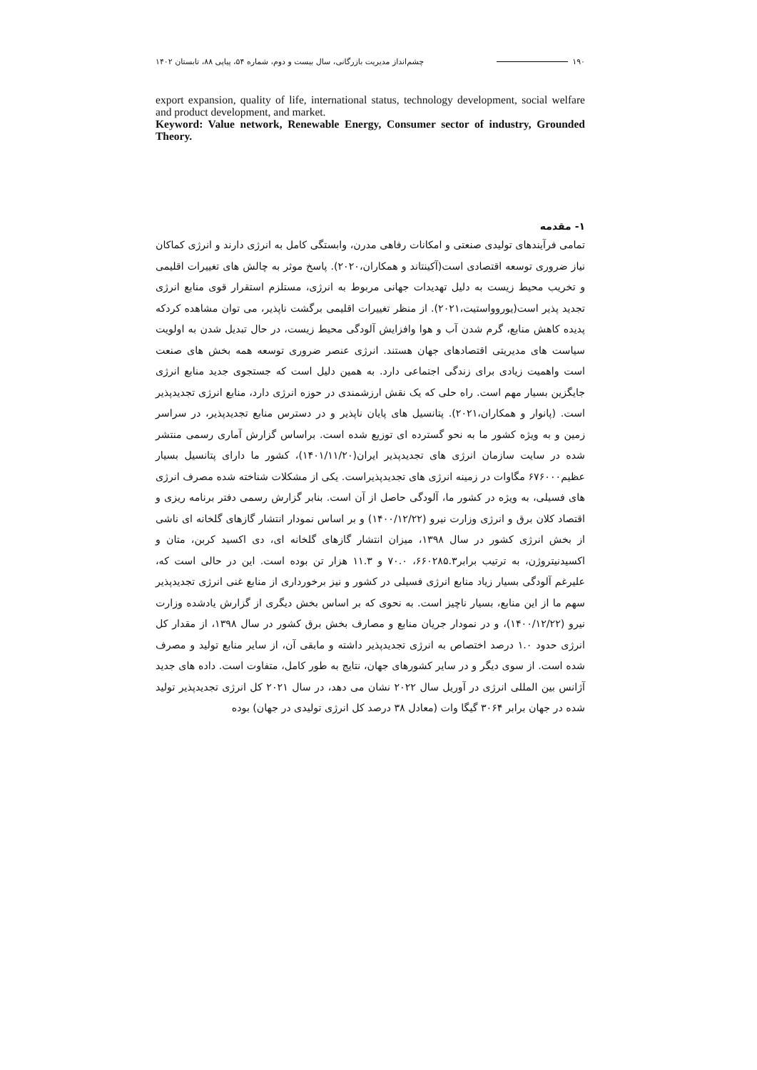۱۹۰ چشم‌انداز مدیریت بازرگانی، سال بیست و دوم، شماره ۵۴، پیاپی ۸۸، تابستان ۱۴۰۲
export expansion, quality of life, international status, technology development, social welfare and product development, and market.
Keyword: Value network, Renewable Energy, Consumer sector of industry, Grounded Theory.
۱- مقدمه
تمامی فرآیندهای تولیدی صنعتی و امکانات رفاهی مدرن، وابستگی کامل به انرژی دارند و انرژی کماکان نیاز ضروری توسعه اقتصادی است(آکینتاند و همکاران،۲۰۲۰). پاسخ موثر به چالش های تغییرات اقلیمی و تخریب محیط زیست به دلیل تهدیدات جهانی مربوط به انرژی، مستلزم استقرار قوی منابع انرژی تجدید پذیر است(یوروواستیت،۲۰۲۱). از منظر تغییرات اقلیمی برگشت ناپذیر، می توان مشاهده کردکه پدیده کاهش منابع، گرم شدن آب و هوا وافزایش آلودگی محیط زیست، در حال تبدیل شدن به اولویت سیاست های مدیریتی اقتصادهای جهان هستند. انرژی عنصر ضروری توسعه همه بخش های صنعت است واهمیت زیادی برای زندگی اجتماعی دارد. به همین دلیل است که جستجوی جدید منابع انرژی جایگزین بسیار مهم است. راه حلی که یک نقش ارزشمندی در حوزه انرژی دارد، منابع انرژی تجدیدپذیر است. (پانوار و همکاران،۲۰۲۱). پتانسیل های پایان ناپذیر و در دسترس منابع تجدیدپذیر، در سراسر زمین و به ویژه کشور ما به نحو گسترده ای توزیع شده است. براساس گزارش آماری رسمی منتشر شده در سایت سازمان انرژی های تجدیدپذیر ایران(۱۴۰۱/۱۱/۲۰)، کشور ما دارای پتانسیل بسیار عظیم۶۷۶۰۰۰ مگاوات در زمینه انرژی های تجدیدپذیراست. یکی از مشکلات شناخته شده مصرف انرژی های فسیلی، به ویژه در کشور ما، آلودگی حاصل از آن است. بنابر گزارش رسمی دفتر برنامه ریزی و اقتصاد کلان برق و انرژی وزارت نیرو (۱۴۰۰/۱۲/۲۲) و بر اساس نمودار انتشار گازهای گلخانه ای ناشی از بخش انرژی کشور در سال ۱۳۹۸، میزان انتشار گازهای گلخانه ای، دی اکسید کربن، متان و اکسیدنیتروژن، به ترتیب برابر۶۶۰۲۸۵.۳، ۷۰.۰ و ۱۱.۳ هزار تن بوده است. این در حالی است که، علیرغم آلودگی بسیار زیاد منابع انرژی فسیلی در کشور و نیز برخورداری از منابع غنی انرژی تجدیدپذیر سهم ما از این منابع، بسیار ناچیز است. به نحوی که بر اساس بخش دیگری از گزارش یادشده وزارت نیرو (۱۴۰۰/۱۲/۲۲)، و در نمودار جریان منابع و مصارف بخش برق کشور در سال ۱۳۹۸، از مقدار کل انرژی حدود ۱.۰ درصد اختصاص به انرژی تجدیدپذیر داشته و مابقی آن، از سایر منابع تولید و مصرف شده است. از سوی دیگر و در سایر کشورهای جهان، نتایج به طور کامل، متفاوت است. داده های جدید آژانس بین المللی انرژی در آوریل سال ۲۰۲۲ نشان می دهد، در سال ۲۰۲۱ کل انرژی تجدیدپذیر تولید شده در جهان برابر ۳۰۶۴ گیگا وات (معادل ۳۸ درصد کل انرژی تولیدی در جهان) بوده